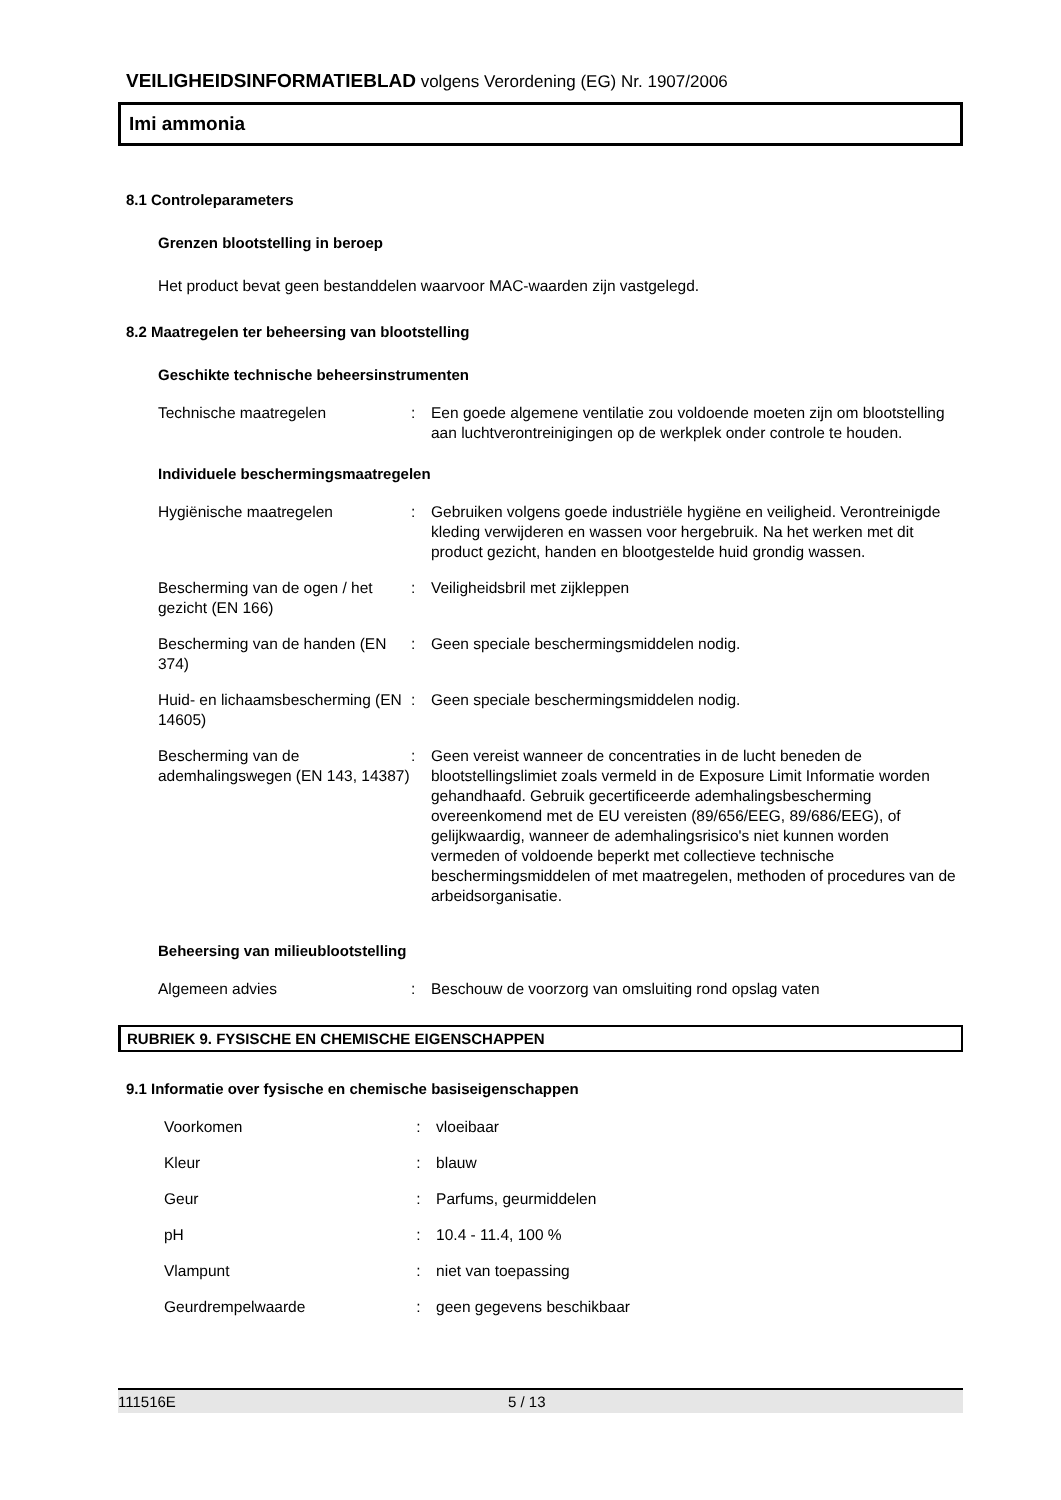VEILIGHEIDSINFORMATIEBLAD volgens Verordening (EG) Nr. 1907/2006
Imi ammonia
8.1 Controleparameters
Grenzen blootstelling in beroep
Het product bevat geen bestanddelen waarvoor MAC-waarden zijn vastgelegd.
8.2 Maatregelen ter beheersing van blootstelling
Geschikte technische beheersinstrumenten
| Technische maatregelen | : | Een goede algemene ventilatie zou voldoende moeten zijn om blootstelling aan luchtverontreinigingen op de werkplek onder controle te houden. |
Individuele beschermingsmaatregelen
| Hygiënische maatregelen | : | Gebruiken volgens goede industriële hygiëne en veiligheid. Verontreinigde kleding verwijderen en wassen voor hergebruik. Na het werken met dit product gezicht, handen en blootgestelde huid grondig wassen. |
| Bescherming van de ogen / het gezicht (EN 166) | : | Veiligheidsbril met zijkleppen |
| Bescherming van de handen (EN 374) | : | Geen speciale beschermingsmiddelen nodig. |
| Huid- en lichaamsbescherming (EN 14605) | : | Geen speciale beschermingsmiddelen nodig. |
| Bescherming van de ademhalingswegen (EN 143, 14387) | : | Geen vereist wanneer de concentraties in de lucht beneden de blootstellingslimiet zoals vermeld in de Exposure Limit Informatie worden gehandhaafd. Gebruik gecertificeerde ademhalingsbescherming overeenkomend met de EU vereisten (89/656/EEG, 89/686/EEG), of gelijkwaardig, wanneer de ademhalingsrisico's niet kunnen worden vermeden of voldoende beperkt met collectieve technische beschermingsmiddelen of met maatregelen, methoden of procedures van de arbeidsorganisatie. |
Beheersing van milieublootstelling
| Algemeen advies | : | Beschouw de voorzorg van omsluiting rond opslag vaten |
RUBRIEK 9. FYSISCHE EN CHEMISCHE EIGENSCHAPPEN
9.1 Informatie over fysische en chemische basiseigenschappen
| Voorkomen | : | vloeibaar |
| Kleur | : | blauw |
| Geur | : | Parfums, geurmiddelen |
| pH | : | 10.4 - 11.4, 100 % |
| Vlampunt | : | niet van toepassing |
| Geurdrempelwaarde | : | geen gegevens beschikbaar |
111516E 5 / 13